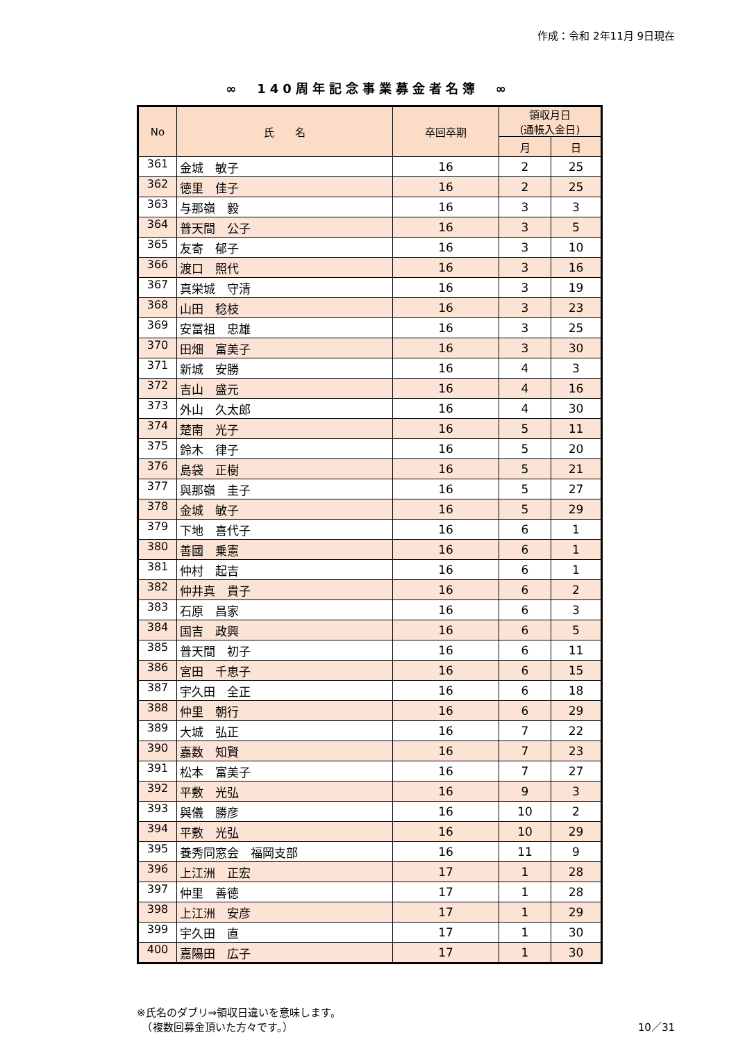作成：令和 2年11月 9日現在
∞　140周年記念事業募金者名簿　∞
| No | 氏 名 | 卒回卒期 | 領収月日 (通帳入金日) | |
| --- | --- | --- | --- | --- |
| | | | 月 | 日 |
| 361 | 金城 敏子 | 16 | 2 | 25 |
| 362 | 徳里 佳子 | 16 | 2 | 25 |
| 363 | 与那嶺 毅 | 16 | 3 | 3 |
| 364 | 普天間 公子 | 16 | 3 | 5 |
| 365 | 友寄 郁子 | 16 | 3 | 10 |
| 366 | 渡口 照代 | 16 | 3 | 16 |
| 367 | 真栄城 守清 | 16 | 3 | 19 |
| 368 | 山田 稔枝 | 16 | 3 | 23 |
| 369 | 安冨祖 忠雄 | 16 | 3 | 25 |
| 370 | 田畑 富美子 | 16 | 3 | 30 |
| 371 | 新城 安勝 | 16 | 4 | 3 |
| 372 | 吉山 盛元 | 16 | 4 | 16 |
| 373 | 外山 久太郎 | 16 | 4 | 30 |
| 374 | 楚南 光子 | 16 | 5 | 11 |
| 375 | 鈴木 律子 | 16 | 5 | 20 |
| 376 | 島袋 正樹 | 16 | 5 | 21 |
| 377 | 與那嶺 圭子 | 16 | 5 | 27 |
| 378 | 金城 敏子 | 16 | 5 | 29 |
| 379 | 下地 喜代子 | 16 | 6 | 1 |
| 380 | 善國 乗憲 | 16 | 6 | 1 |
| 381 | 仲村 起吉 | 16 | 6 | 1 |
| 382 | 仲井真 貴子 | 16 | 6 | 2 |
| 383 | 石原 昌家 | 16 | 6 | 3 |
| 384 | 国吉 政興 | 16 | 6 | 5 |
| 385 | 普天間 初子 | 16 | 6 | 11 |
| 386 | 宮田 千恵子 | 16 | 6 | 15 |
| 387 | 宇久田 全正 | 16 | 6 | 18 |
| 388 | 仲里 朝行 | 16 | 6 | 29 |
| 389 | 大城 弘正 | 16 | 7 | 22 |
| 390 | 嘉数 知賢 | 16 | 7 | 23 |
| 391 | 松本 富美子 | 16 | 7 | 27 |
| 392 | 平敷 光弘 | 16 | 9 | 3 |
| 393 | 與儀 勝彦 | 16 | 10 | 2 |
| 394 | 平敷 光弘 | 16 | 10 | 29 |
| 395 | 養秀同窓会 福岡支部 | 16 | 11 | 9 |
| 396 | 上江洲 正宏 | 17 | 1 | 28 |
| 397 | 仲里 善徳 | 17 | 1 | 28 |
| 398 | 上江洲 安彦 | 17 | 1 | 29 |
| 399 | 宇久田 直 | 17 | 1 | 30 |
| 400 | 嘉陽田 広子 | 17 | 1 | 30 |
※氏名のダブリ⇒領収日違いを意味します。
　（複数回募金頂いた方々です。）
10／31